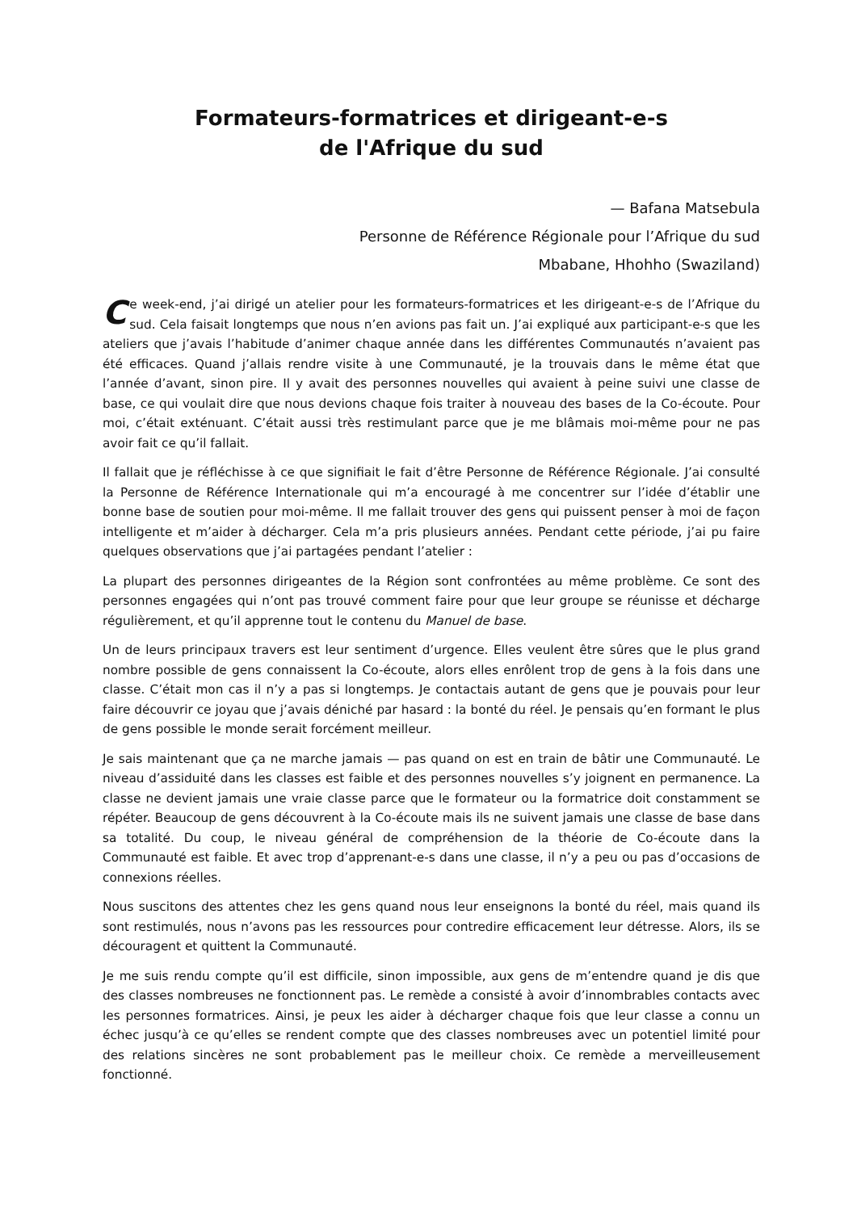Formateurs-formatrices et dirigeant-e-s
de l'Afrique du sud
— Bafana Matsebula
Personne de Référence Régionale pour l’Afrique du sud
Mbabane, Hhohho (Swaziland)
Ce week-end, j’ai dirigé un atelier pour les formateurs-formatrices et les dirigeant-e-s de l’Afrique du sud. Cela faisait longtemps que nous n’en avions pas fait un. J’ai expliqué aux participant-e-s que les ateliers que j’avais l’habitude d’animer chaque année dans les différentes Communautés n’avaient pas été efficaces. Quand j’allais rendre visite à une Communauté, je la trouvais dans le même état que l’année d’avant, sinon pire. Il y avait des personnes nouvelles qui avaient à peine suivi une classe de base, ce qui voulait dire que nous devions chaque fois traiter à nouveau des bases de la Co-écoute. Pour moi, c’était exténuant. C’était aussi très restimulant parce que je me blâmais moi-même pour ne pas avoir fait ce qu’il fallait.
Il fallait que je réfléchisse à ce que signifiait le fait d’être Personne de Référence Régionale. J’ai consulté la Personne de Référence Internationale qui m’a encouragé à me concentrer sur l’idée d’établir une bonne base de soutien pour moi-même. Il me fallait trouver des gens qui puissent penser à moi de façon intelligente et m’aider à décharger. Cela m’a pris plusieurs années. Pendant cette période, j’ai pu faire quelques observations que j’ai partagées pendant l’atelier :
La plupart des personnes dirigeantes de la Région sont confrontées au même problème. Ce sont des personnes engagées qui n’ont pas trouvé comment faire pour que leur groupe se réunisse et décharge régulièrement, et qu’il apprenne tout le contenu du Manuel de base.
Un de leurs principaux travers est leur sentiment d’urgence. Elles veulent être sûres que le plus grand nombre possible de gens connaissent la Co-écoute, alors elles enrôlent trop de gens à la fois dans une classe. C’était mon cas il n’y a pas si longtemps. Je contactais autant de gens que je pouvais pour leur faire découvrir ce joyau que j’avais déniché par hasard : la bonté du réel. Je pensais qu’en formant le plus de gens possible le monde serait forcément meilleur.
Je sais maintenant que ça ne marche jamais — pas quand on est en train de bâtir une Communauté. Le niveau d’assiduité dans les classes est faible et des personnes nouvelles s’y joignent en permanence. La classe ne devient jamais une vraie classe parce que le formateur ou la formatrice doit constamment se répéter. Beaucoup de gens découvrent à la Co-écoute mais ils ne suivent jamais une classe de base dans sa totalité. Du coup, le niveau général de compréhension de la théorie de Co-écoute dans la Communauté est faible. Et avec trop d’apprenant-e-s dans une classe, il n’y a peu ou pas d’occasions de connexions réelles.
Nous suscitons des attentes chez les gens quand nous leur enseignons la bonté du réel, mais quand ils sont restimulés, nous n’avons pas les ressources pour contredire efficacement leur détresse. Alors, ils se découragent et quittent la Communauté.
Je me suis rendu compte qu’il est difficile, sinon impossible, aux gens de m’entendre quand je dis que des classes nombreuses ne fonctionnent pas. Le remède a consisté à avoir d’innombrables contacts avec les personnes formatrices. Ainsi, je peux les aider à décharger chaque fois que leur classe a connu un échec jusqu’à ce qu’elles se rendent compte que des classes nombreuses avec un potentiel limité pour des relations sincères ne sont probablement pas le meilleur choix. Ce remède a merveilleusement fonctionné.